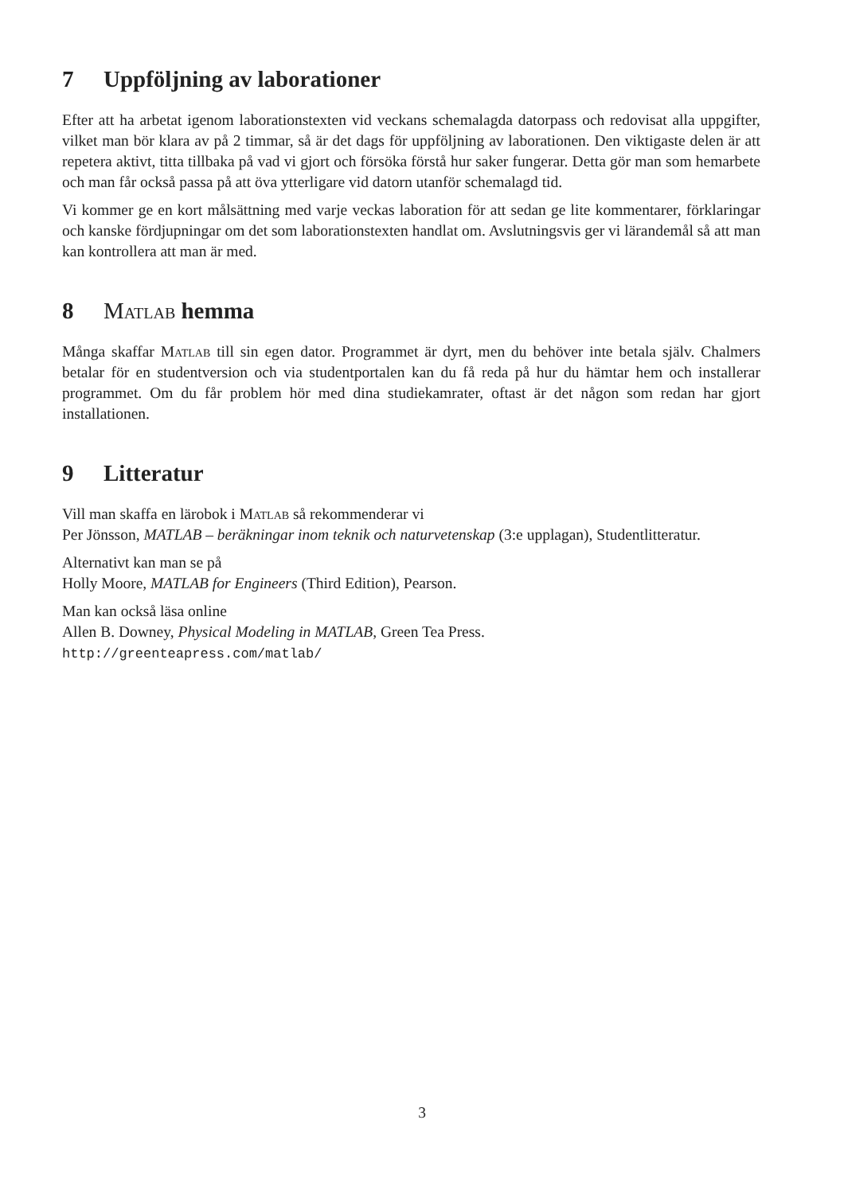7 Uppföljning av laborationer
Efter att ha arbetat igenom laborationstexten vid veckans schemalagda datorpass och redovisat alla uppgifter, vilket man bör klara av på 2 timmar, så är det dags för uppföljning av laborationen. Den viktigaste delen är att repetera aktivt, titta tillbaka på vad vi gjort och försöka förstå hur saker fungerar. Detta gör man som hemarbete och man får också passa på att öva ytterligare vid datorn utanför schemalagd tid.
Vi kommer ge en kort målsättning med varje veckas laboration för att sedan ge lite kommentarer, förklaringar och kanske fördjupningar om det som laborationstexten handlat om. Avslutningsvis ger vi lärandemål så att man kan kontrollera att man är med.
8 Matlab hemma
Många skaffar Matlab till sin egen dator. Programmet är dyrt, men du behöver inte betala själv. Chalmers betalar för en studentversion och via studentportalen kan du få reda på hur du hämtar hem och installerar programmet. Om du får problem hör med dina studiekamrater, oftast är det någon som redan har gjort installationen.
9 Litteratur
Vill man skaffa en lärobok i Matlab så rekommenderar vi
Per Jönsson, MATLAB – beräkningar inom teknik och naturvetenskap (3:e upplagan), Studentlitteratur.
Alternativt kan man se på
Holly Moore, MATLAB for Engineers (Third Edition), Pearson.
Man kan också läsa online
Allen B. Downey, Physical Modeling in MATLAB, Green Tea Press.
http://greenteapress.com/matlab/
3